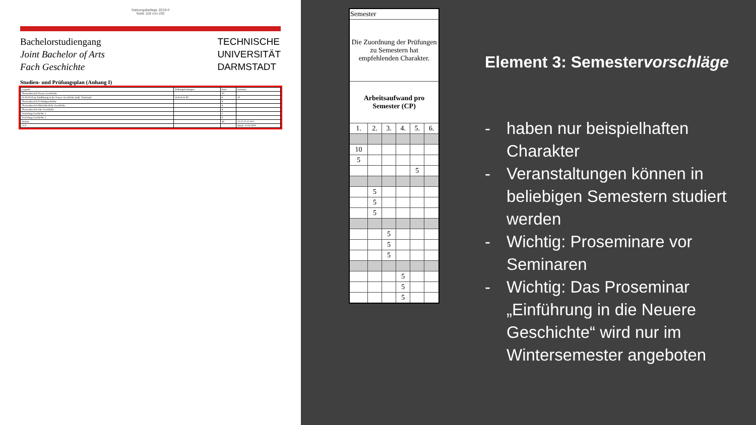Satzungsbeilage 2019-II
Seite 128 von 292
Bachelorstudiengang
Joint Bachelor of Arts
Fach Geschichte
TECHNISCHE
UNIVERSITÄT
DARMSTADT
Studien- und Prüfungsplan (Anhang I)
| Legende | Prüfungsleistungen | Kurs | Semester |
| Themenbereich Neuere Geschichte | | 10 | |
| 02-04-0110-ps Einführung in die Neuere Geschichte (inkl. Tutorium) | St H+K K 90 | 6 | 10 |
| Themenbereich Technikgeschichte | | 8 | |
| Themenbereich Mittelalterliche Geschichte | | 8 | |
| Themenbereich Alte Geschichte | | 8 | |
| Vertiefung Geschichte 1 | | 2 | |
| Vertiefung Geschichte 2 | | 0 | |
| Summe | | 36 | 15 15 15 15 10 5 |
| v1.0 | | | Stand: 15.03.2019 |
| Semester | | | | | |
| Die Zuordnung der Prüfungen zu Semestern hat empfehlenden Charakter. | | | | | |
| Arbeitsaufwand pro Semester (CP) | | | | | |
| 1. | 2. | 3. | 4. | 5. | 6. |
| 10 | | | | | |
| 5 | | | | | |
| | | | | 5 | |
| | 5 | | | | |
| | 5 | | | | |
| | 5 | | | | |
| | | 5 | | | |
| | | 5 | | | |
| | | 5 | | | |
| | | | 5 | | |
| | | | 5 | | |
| | | | 5 | | |
Element 3: Semestervorschläge
- haben nur beispielhaften Charakter
- Veranstaltungen können in beliebigen Semestern studiert werden
- Wichtig: Proseminare vor Seminaren
- Wichtig: Das Proseminar „Einführung in die Neuere Geschichte“ wird nur im Wintersemester angeboten